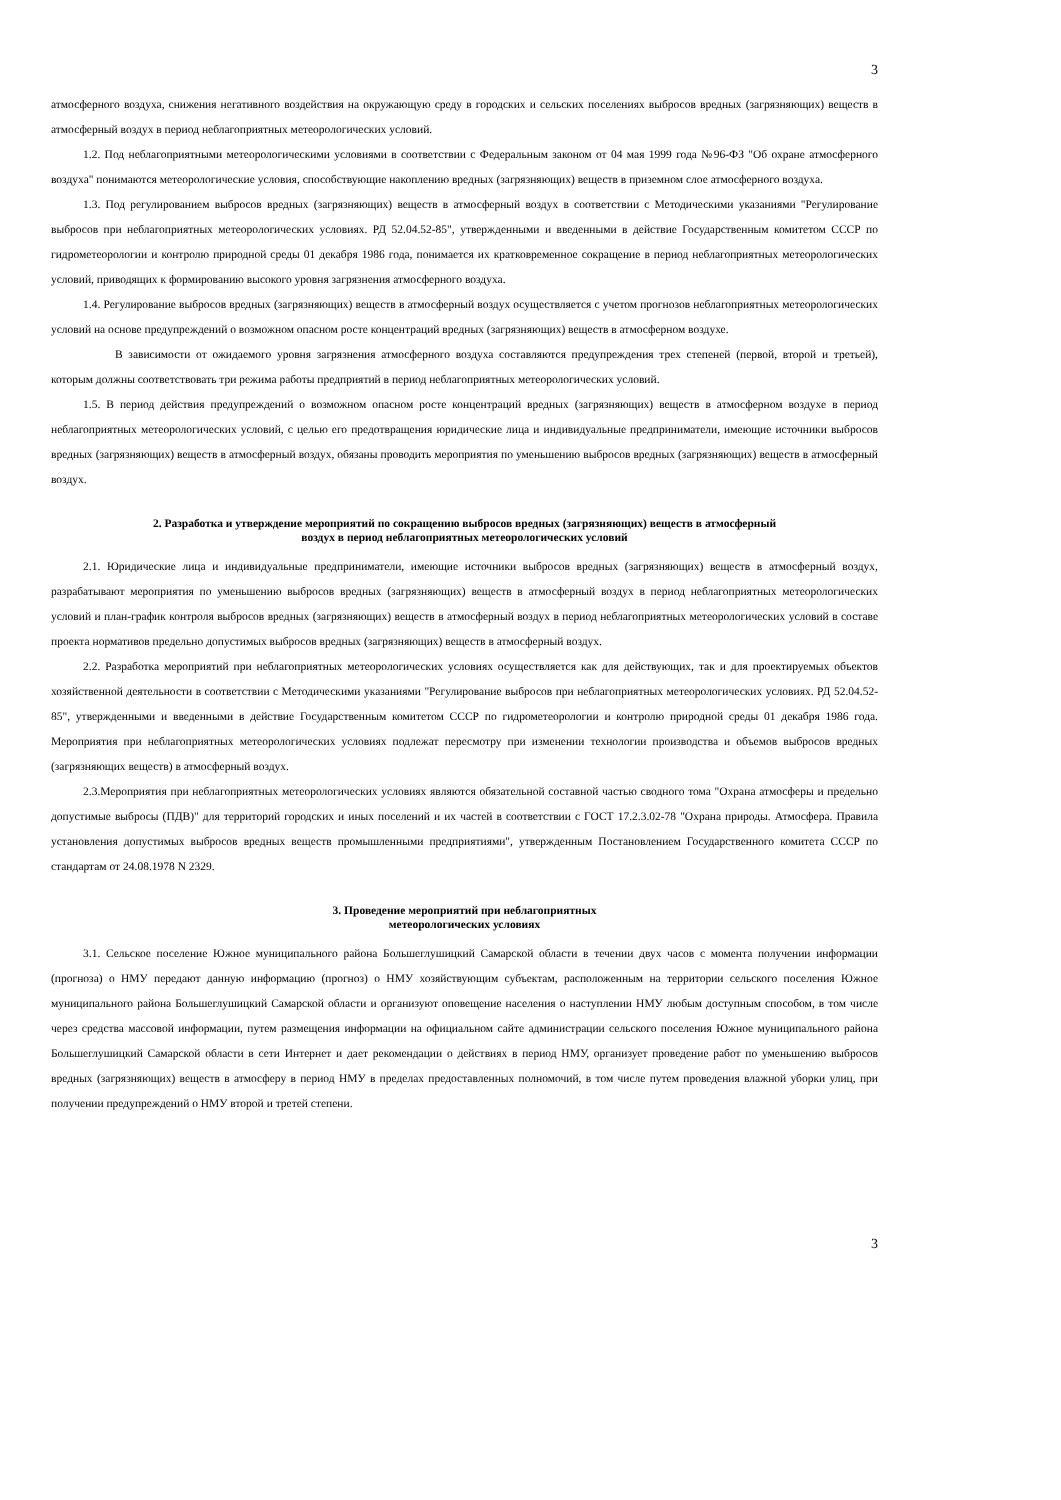3
атмосферного воздуха, снижения негативного воздействия на окружающую среду в городских и сельских поселениях выбросов вредных (загрязняющих) веществ в атмосферный воздух в период неблагоприятных метеорологических условий.
1.2. Под неблагоприятными метеорологическими условиями в соответствии с Федеральным законом от 04 мая 1999 года №96-ФЗ "Об охране атмосферного воздуха" понимаются метеорологические условия, способствующие накоплению вредных (загрязняющих) веществ в приземном слое атмосферного воздуха.
1.3. Под регулированием выбросов вредных (загрязняющих) веществ в атмосферный воздух в соответствии с Методическими указаниями "Регулирование выбросов при неблагоприятных метеорологических условиях. РД 52.04.52-85", утвержденными и введенными в действие Государственным комитетом СССР по гидрометеорологии и контролю природной среды 01 декабря 1986 года, понимается их кратковременное сокращение в период неблагоприятных метеорологических условий, приводящих к формированию высокого уровня загрязнения атмосферного воздуха.
1.4. Регулирование выбросов вредных (загрязняющих) веществ в атмосферный воздух осуществляется с учетом прогнозов неблагоприятных метеорологических условий на основе предупреждений о возможном опасном росте концентраций вредных (загрязняющих) веществ в атмосферном воздухе.
В зависимости от ожидаемого уровня загрязнения атмосферного воздуха составляются предупреждения трех степеней (первой, второй и третьей), которым должны соответствовать три режима работы предприятий в период неблагоприятных метеорологических условий.
1.5. В период действия предупреждений о возможном опасном росте концентраций вредных (загрязняющих) веществ в атмосферном воздухе в период неблагоприятных метеорологических условий, с целью его предотвращения юридические лица и индивидуальные предприниматели, имеющие источники выбросов вредных (загрязняющих) веществ в атмосферный воздух, обязаны проводить мероприятия по уменьшению выбросов вредных (загрязняющих) веществ в атмосферный воздух.
2. Разработка и утверждение мероприятий по сокращению выбросов вредных (загрязняющих) веществ в атмосферный
воздух в период неблагоприятных метеорологических условий
2.1. Юридические лица и индивидуальные предприниматели, имеющие источники выбросов вредных (загрязняющих) веществ в атмосферный воздух, разрабатывают мероприятия по уменьшению выбросов вредных (загрязняющих) веществ в атмосферный воздух в период неблагоприятных метеорологических условий и план-график контроля выбросов вредных (загрязняющих) веществ в атмосферный воздух в период неблагоприятных метеорологических условий в составе проекта нормативов предельно допустимых выбросов вредных (загрязняющих) веществ в атмосферный воздух.
2.2. Разработка мероприятий при неблагоприятных метеорологических условиях осуществляется как для действующих, так и для проектируемых объектов хозяйственной деятельности в соответствии с Методическими указаниями "Регулирование выбросов при неблагоприятных метеорологических условиях. РД 52.04.52-85", утвержденными и введенными в действие Государственным комитетом СССР по гидрометеорологии и контролю природной среды 01 декабря 1986 года. Мероприятия при неблагоприятных метеорологических условиях подлежат пересмотру при изменении технологии производства и объемов выбросов вредных (загрязняющих веществ) в атмосферный воздух.
2.3.Мероприятия при неблагоприятных метеорологических условиях являются обязательной составной частью сводного тома "Охрана атмосферы и предельно допустимые выбросы (ПДВ)" для территорий городских и иных поселений и их частей в соответствии с ГОСТ 17.2.3.02-78 "Охрана природы. Атмосфера. Правила установления допустимых выбросов вредных веществ промышленными предприятиями", утвержденным Постановлением Государственного комитета СССР по стандартам от 24.08.1978 N 2329.
3. Проведение мероприятий при неблагоприятных
метеорологических условиях
3.1. Сельское поселение Южное муниципального района Большеглушицкий Самарской области в течении двух часов с момента получении информации (прогноза) о НМУ передают данную информацию (прогноз) о НМУ хозяйствующим субъектам, расположенным на территории сельского поселения Южное муниципального района Большеглушицкий Самарской области и организуют оповещение населения о наступлении НМУ любым доступным способом, в том числе через средства массовой информации, путем размещения информации на официальном сайте администрации сельского поселения Южное муниципального района Большеглушицкий Самарской области в сети Интернет и дает рекомендации о действиях в период НМУ, организует проведение работ по уменьшению выбросов вредных (загрязняющих) веществ в атмосферу в период НМУ в пределах предоставленных полномочий, в том числе путем проведения влажной уборки улиц, при получении предупреждений о НМУ второй и третей степени.
3